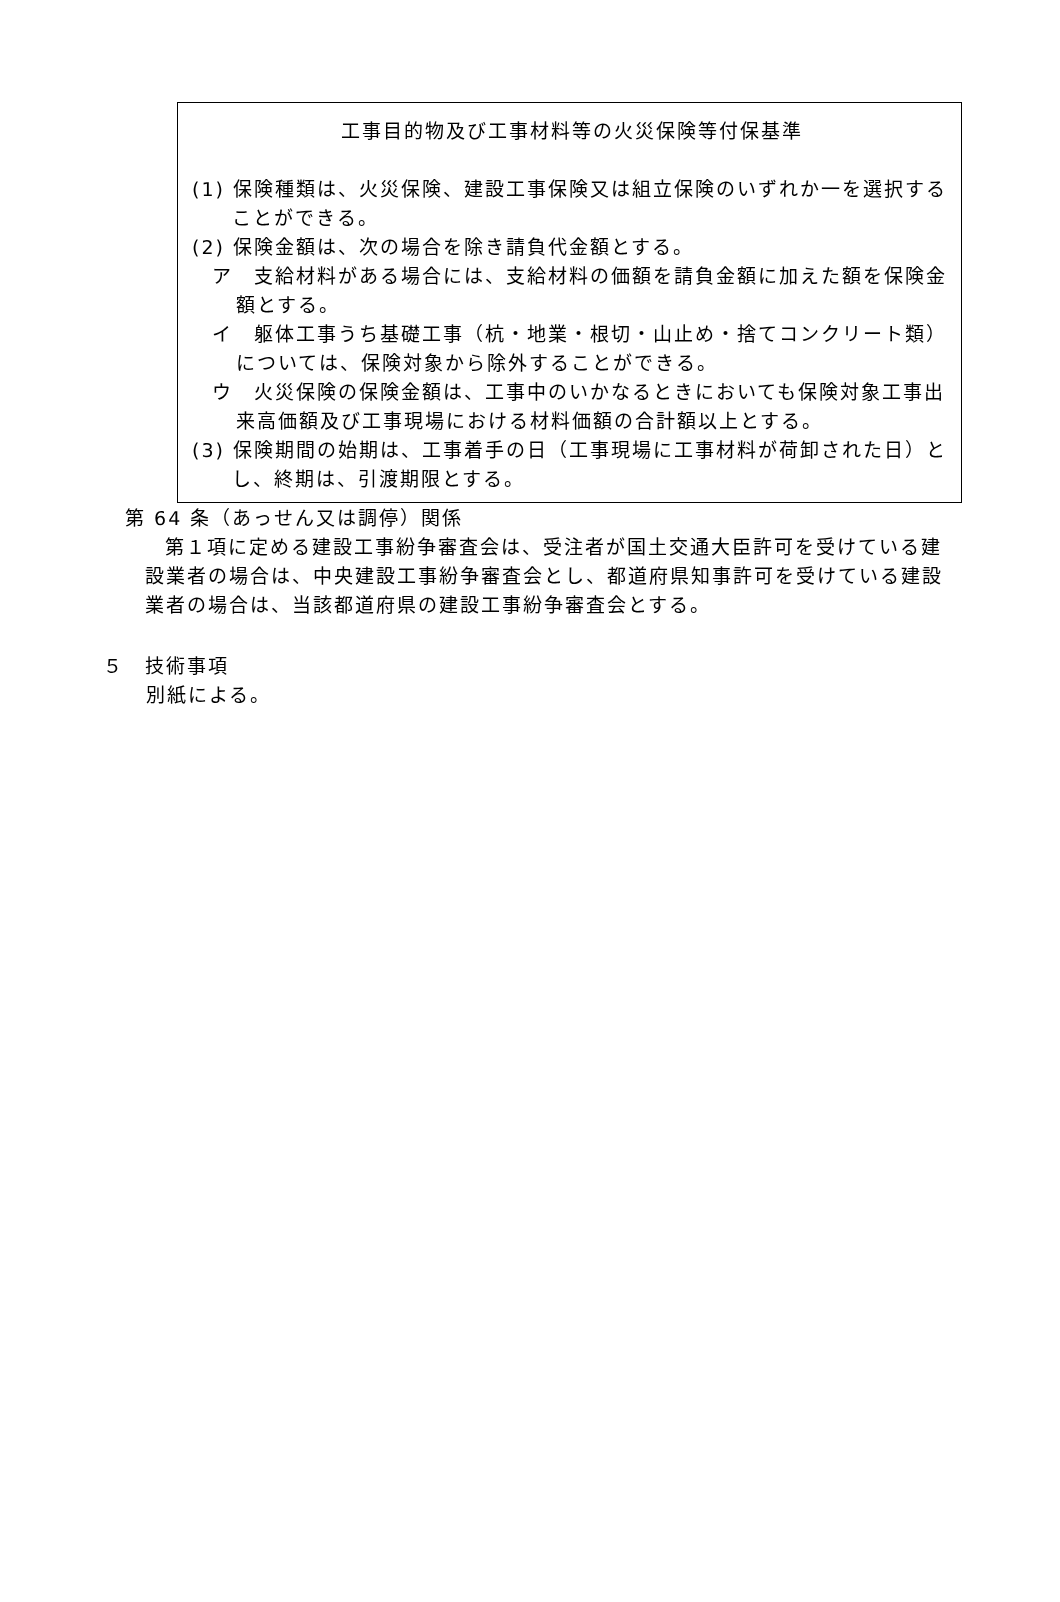工事目的物及び工事材料等の火災保険等付保基準
(1) 保険種類は、火災保険、建設工事保険又は組立保険のいずれか一を選択することができる。
(2) 保険金額は、次の場合を除き請負代金額とする。
ア　支給材料がある場合には、支給材料の価額を請負金額に加えた額を保険金額とする。
イ　躯体工事うち基礎工事（杭・地業・根切・山止め・捨てコンクリート類）については、保険対象から除外することができる。
ウ　火災保険の保険金額は、工事中のいかなるときにおいても保険対象工事出来高価額及び工事現場における材料価額の合計額以上とする。
(3) 保険期間の始期は、工事着手の日（工事現場に工事材料が荷卸された日）とし、終期は、引渡期限とする。
第 64 条（あっせん又は調停）関係
第１項に定める建設工事紛争審査会は、受注者が国土交通大臣許可を受けている建設業者の場合は、中央建設工事紛争審査会とし、都道府県知事許可を受けている建設業者の場合は、当該都道府県の建設工事紛争審査会とする。
５　技術事項
別紙による。